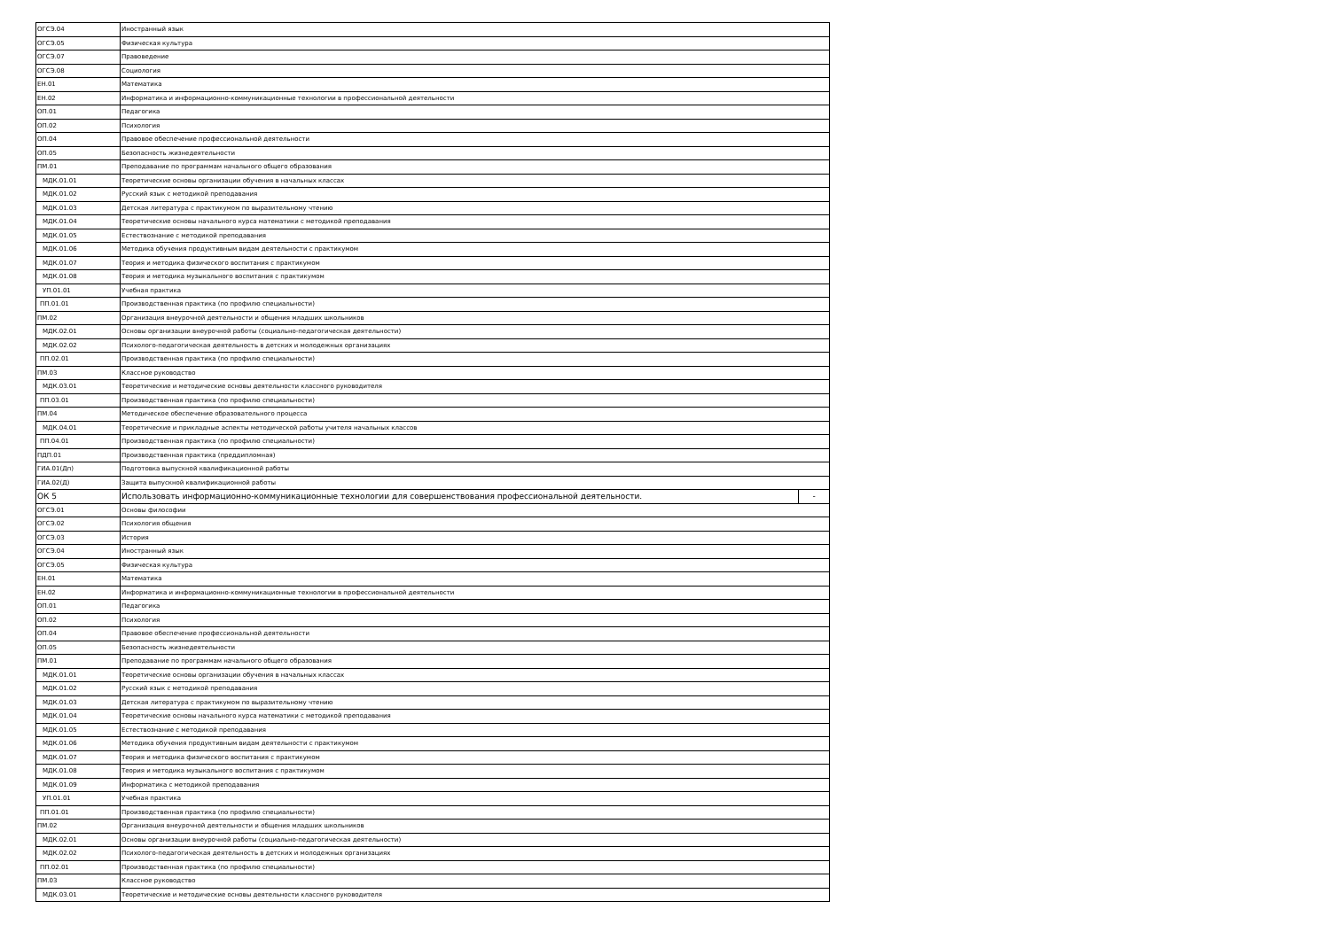| ОГСЭ.04 | Иностранный язык | |
| ОГСЭ.05 | Физическая культура | |
| ОГСЭ.07 | Правоведение | |
| ОГСЭ.08 | Социология | |
| ЕН.01 | Математика | |
| ЕН.02 | Информатика и информационно-коммуникационные технологии в профессиональной деятельности | |
| ОП.01 | Педагогика | |
| ОП.02 | Психология | |
| ОП.04 | Правовое обеспечение профессиональной деятельности | |
| ОП.05 | Безопасность жизнедеятельности | |
| ПМ.01 | Преподавание по программам начального общего образования | |
| МДК.01.01 | Теоретические основы организации обучения в начальных классах | |
| МДК.01.02 | Русский язык с методикой преподавания | |
| МДК.01.03 | Детская литература с практикумом по выразительному чтению | |
| МДК.01.04 | Теоретические основы начального курса математики с методикой преподавания | |
| МДК.01.05 | Естествознание с методикой преподавания | |
| МДК.01.06 | Методика обучения продуктивным видам деятельности с практикумом | |
| МДК.01.07 | Теория и методика физического воспитания с практикумом | |
| МДК.01.08 | Теория и методика музыкального воспитания с практикумом | |
| УП.01.01 | Учебная практика | |
| ПП.01.01 | Производственная практика (по профилю специальности) | |
| ПМ.02 | Организация внеурочной деятельности и общения младших школьников | |
| МДК.02.01 | Основы организации внеурочной работы (социально-педагогическая деятельности) | |
| МДК.02.02 | Психолого-педагогическая деятельность в детских и молодежных организациях | |
| ПП.02.01 | Производственная практика (по профилю специальности) | |
| ПМ.03 | Классное руководство | |
| МДК.03.01 | Теоретические и методические основы деятельности классного руководителя | |
| ПП.03.01 | Производственная практика (по профилю специальности) | |
| ПМ.04 | Методическое обеспечение образовательного процесса | |
| МДК.04.01 | Теоретические и прикладные аспекты методической работы учителя начальных классов | |
| ПП.04.01 | Производственная практика (по профилю специальности) | |
| ПДП.01 | Производственная практика (преддипломная) | |
| ГИА.01(Дп) | Подготовка выпускной квалификационной работы | |
| ГИА.02(Д) | Защита выпускной квалификационной работы | |
| ОК 5 | Использовать информационно-коммуникационные технологии для совершенствования профессиональной деятельности. | - |
| ОГСЭ.01 | Основы философии | |
| ОГСЭ.02 | Психология общения | |
| ОГСЭ.03 | История | |
| ОГСЭ.04 | Иностранный язык | |
| ОГСЭ.05 | Физическая культура | |
| ЕН.01 | Математика | |
| ЕН.02 | Информатика и информационно-коммуникационные технологии в профессиональной деятельности | |
| ОП.01 | Педагогика | |
| ОП.02 | Психология | |
| ОП.04 | Правовое обеспечение профессиональной деятельности | |
| ОП.05 | Безопасность жизнедеятельности | |
| ПМ.01 | Преподавание по программам начального общего образования | |
| МДК.01.01 | Теоретические основы организации обучения в начальных классах | |
| МДК.01.02 | Русский язык с методикой преподавания | |
| МДК.01.03 | Детская литература с практикумом по выразительному чтению | |
| МДК.01.04 | Теоретические основы начального курса математики с методикой преподавания | |
| МДК.01.05 | Естествознание с методикой преподавания | |
| МДК.01.06 | Методика обучения продуктивным видам деятельности с практикумом | |
| МДК.01.07 | Теория и методика физического воспитания с практикумом | |
| МДК.01.08 | Теория и методика музыкального воспитания с практикумом | |
| МДК.01.09 | Информатика с методикой преподавания | |
| УП.01.01 | Учебная практика | |
| ПП.01.01 | Производственная практика (по профилю специальности) | |
| ПМ.02 | Организация внеурочной деятельности и общения младших школьников | |
| МДК.02.01 | Основы организации внеурочной работы (социально-педагогическая деятельности) | |
| МДК.02.02 | Психолого-педагогическая деятельность в детских и молодежных организациях | |
| ПП.02.01 | Производственная практика (по профилю специальности) | |
| ПМ.03 | Классное руководство | |
| МДК.03.01 | Теоретические и методические основы деятельности классного руководителя | |